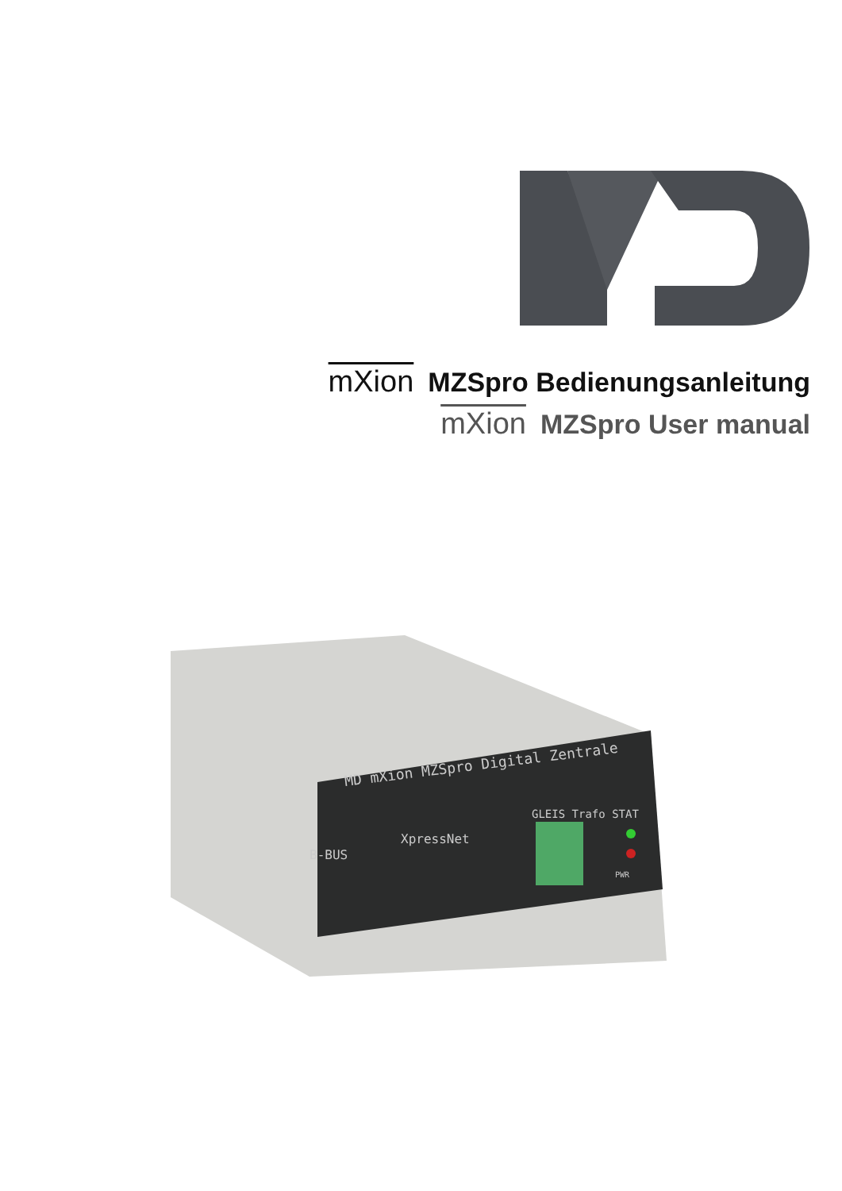mXion MZSpro Bedienungsanleitung
mXion MZSpro User manual
MD mXion MZSpro Digital Zentrale
B-BUS
XpressNet
GLEIS Trafo STAT
PWR